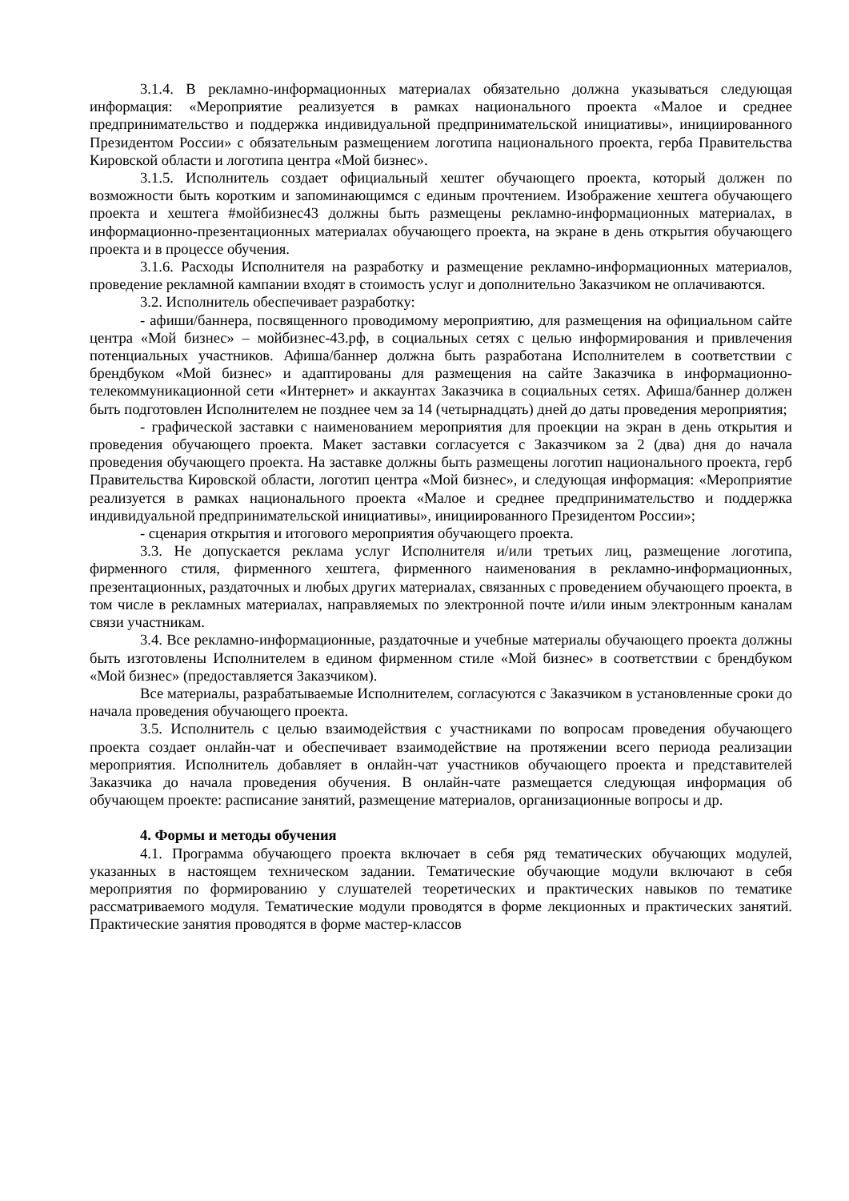3.1.4. В рекламно-информационных материалах обязательно должна указываться следующая информация: «Мероприятие реализуется в рамках национального проекта «Малое и среднее предпринимательство и поддержка индивидуальной предпринимательской инициативы», инициированного Президентом России» с обязательным размещением логотипа национального проекта, герба Правительства Кировской области и логотипа центра «Мой бизнес».
3.1.5. Исполнитель создает официальный хештег обучающего проекта, который должен по возможности быть коротким и запоминающимся с единым прочтением. Изображение хештега обучающего проекта и хештега #мойбизнес43 должны быть размещены рекламно-информационных материалах, в информационно-презентационных материалах обучающего проекта, на экране в день открытия обучающего проекта и в процессе обучения.
3.1.6. Расходы Исполнителя на разработку и размещение рекламно-информационных материалов, проведение рекламной кампании входят в стоимость услуг и дополнительно Заказчиком не оплачиваются.
3.2. Исполнитель обеспечивает разработку:
- афиши/баннера, посвященного проводимому мероприятию, для размещения на официальном сайте центра «Мой бизнес» – мойбизнес-43.рф, в социальных сетях с целью информирования и привлечения потенциальных участников. Афиша/баннер должна быть разработана Исполнителем в соответствии с брендбуком «Мой бизнес» и адаптированы для размещения на сайте Заказчика в информационно-телекоммуникационной сети «Интернет» и аккаунтах Заказчика в социальных сетях. Афиша/баннер должен быть подготовлен Исполнителем не позднее чем за 14 (четырнадцать) дней до даты проведения мероприятия;
- графической заставки с наименованием мероприятия для проекции на экран в день открытия и проведения обучающего проекта. Макет заставки согласуется с Заказчиком за 2 (два) дня до начала проведения обучающего проекта. На заставке должны быть размещены логотип национального проекта, герб Правительства Кировской области, логотип центра «Мой бизнес», и следующая информация: «Мероприятие реализуется в рамках национального проекта «Малое и среднее предпринимательство и поддержка индивидуальной предпринимательской инициативы», инициированного Президентом России»;
- сценария открытия и итогового мероприятия обучающего проекта.
3.3. Не допускается реклама услуг Исполнителя и/или третьих лиц, размещение логотипа, фирменного стиля, фирменного хештега, фирменного наименования в рекламно-информационных, презентационных, раздаточных и любых других материалах, связанных с проведением обучающего проекта, в том числе в рекламных материалах, направляемых по электронной почте и/или иным электронным каналам связи участникам.
3.4. Все рекламно-информационные, раздаточные и учебные материалы обучающего проекта должны быть изготовлены Исполнителем в едином фирменном стиле «Мой бизнес» в соответствии с брендбуком «Мой бизнес» (предоставляется Заказчиком).
Все материалы, разрабатываемые Исполнителем, согласуются с Заказчиком в установленные сроки до начала проведения обучающего проекта.
3.5. Исполнитель с целью взаимодействия с участниками по вопросам проведения обучающего проекта создает онлайн-чат и обеспечивает взаимодействие на протяжении всего периода реализации мероприятия. Исполнитель добавляет в онлайн-чат участников обучающего проекта и представителей Заказчика до начала проведения обучения. В онлайн-чате размещается следующая информация об обучающем проекте: расписание занятий, размещение материалов, организационные вопросы и др.
4. Формы и методы обучения
4.1. Программа обучающего проекта включает в себя ряд тематических обучающих модулей, указанных в настоящем техническом задании. Тематические обучающие модули включают в себя мероприятия по формированию у слушателей теоретических и практических навыков по тематике рассматриваемого модуля. Тематические модули проводятся в форме лекционных и практических занятий. Практические занятия проводятся в форме мастер-классов